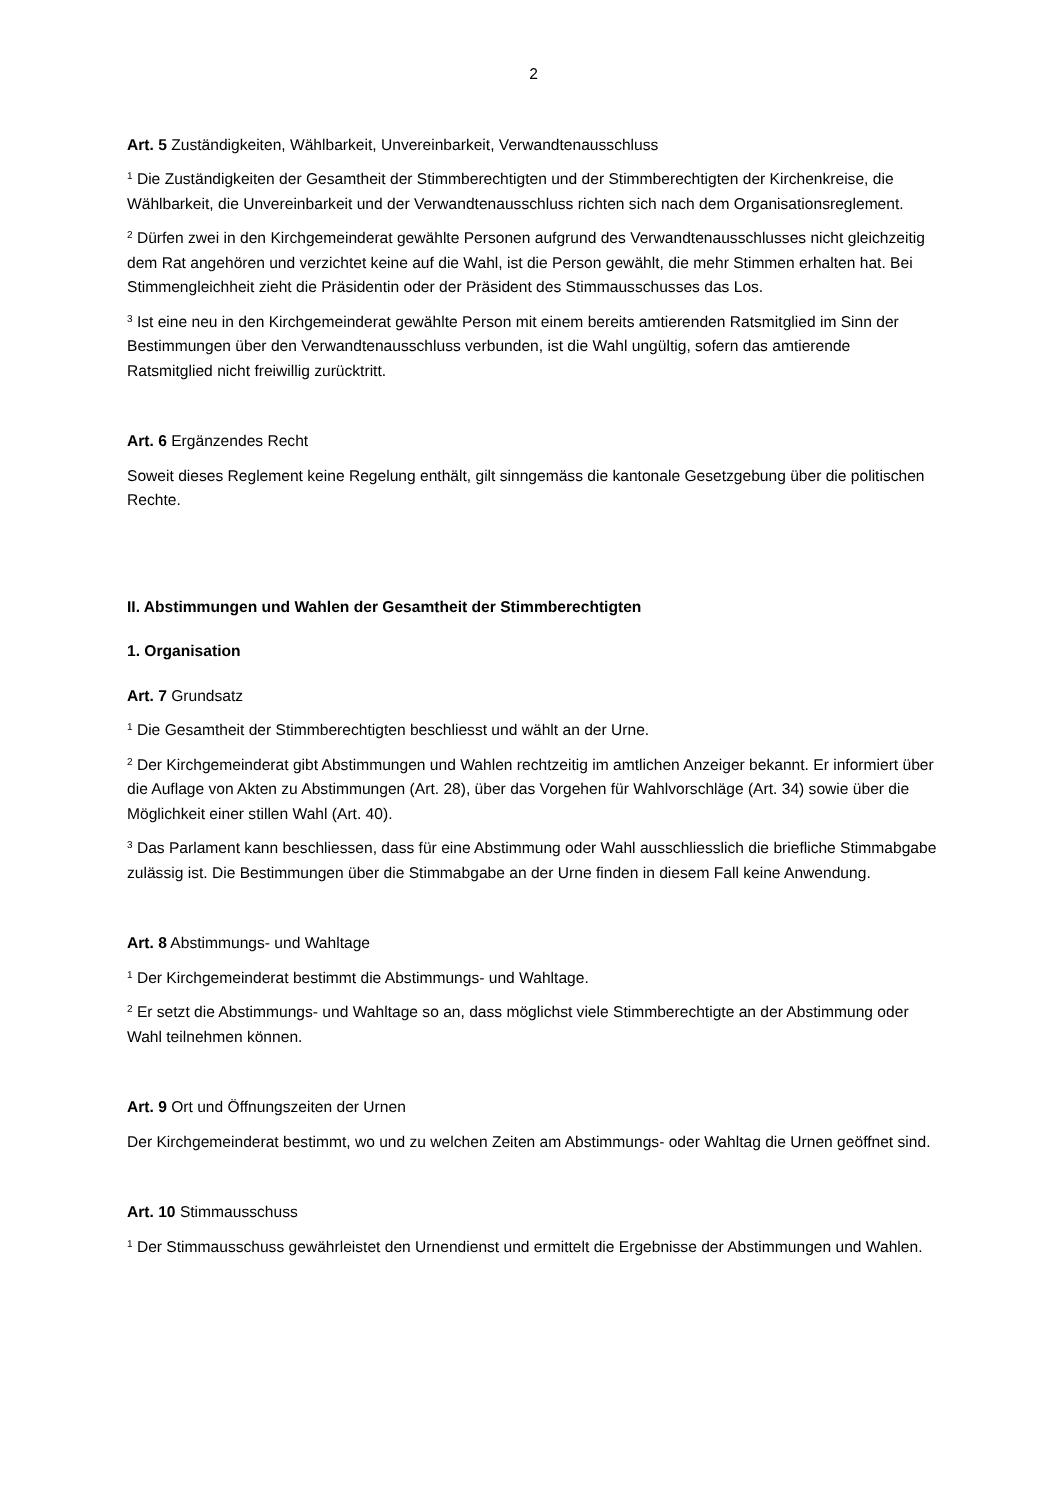2
Art. 5 Zuständigkeiten, Wählbarkeit, Unvereinbarkeit, Verwandtenausschluss
<sup>1</sup> Die Zuständigkeiten der Gesamtheit der Stimmberechtigten und der Stimmberechtigten der Kirchenkreise, die Wählbarkeit, die Unvereinbarkeit und der Verwandtenausschluss richten sich nach dem Organisationsreglement.
<sup>2</sup> Dürfen zwei in den Kirchgemeinderat gewählte Personen aufgrund des Verwandtenausschlusses nicht gleichzeitig dem Rat angehören und verzichtet keine auf die Wahl, ist die Person gewählt, die mehr Stimmen erhalten hat. Bei Stimmengleichheit zieht die Präsidentin oder der Präsident des Stimmausschusses das Los.
<sup>3</sup> Ist eine neu in den Kirchgemeinderat gewählte Person mit einem bereits amtierenden Ratsmitglied im Sinn der Bestimmungen über den Verwandtenausschluss verbunden, ist die Wahl ungültig, sofern das amtierende Ratsmitglied nicht freiwillig zurücktritt.
Art. 6 Ergänzendes Recht
Soweit dieses Reglement keine Regelung enthält, gilt sinngemäss die kantonale Gesetzgebung über die politischen Rechte.
II. Abstimmungen und Wahlen der Gesamtheit der Stimmberechtigten
1. Organisation
Art. 7 Grundsatz
<sup>1</sup> Die Gesamtheit der Stimmberechtigten beschliesst und wählt an der Urne.
<sup>2</sup> Der Kirchgemeinderat gibt Abstimmungen und Wahlen rechtzeitig im amtlichen Anzeiger bekannt. Er informiert über die Auflage von Akten zu Abstimmungen (Art. 28), über das Vorgehen für Wahlvorschläge (Art. 34) sowie über die Möglichkeit einer stillen Wahl (Art. 40).
<sup>3</sup> Das Parlament kann beschliessen, dass für eine Abstimmung oder Wahl ausschliesslich die briefliche Stimmabgabe zulässig ist. Die Bestimmungen über die Stimmabgabe an der Urne finden in diesem Fall keine Anwendung.
Art. 8 Abstimmungs- und Wahltage
<sup>1</sup> Der Kirchgemeinderat bestimmt die Abstimmungs- und Wahltage.
<sup>2</sup> Er setzt die Abstimmungs- und Wahltage so an, dass möglichst viele Stimmberechtigte an der Abstimmung oder Wahl teilnehmen können.
Art. 9 Ort und Öffnungszeiten der Urnen
Der Kirchgemeinderat bestimmt, wo und zu welchen Zeiten am Abstimmungs- oder Wahltag die Urnen geöffnet sind.
Art. 10 Stimmausschuss
<sup>1</sup> Der Stimmausschuss gewährleistet den Urnendienst und ermittelt die Ergebnisse der Abstimmungen und Wahlen.